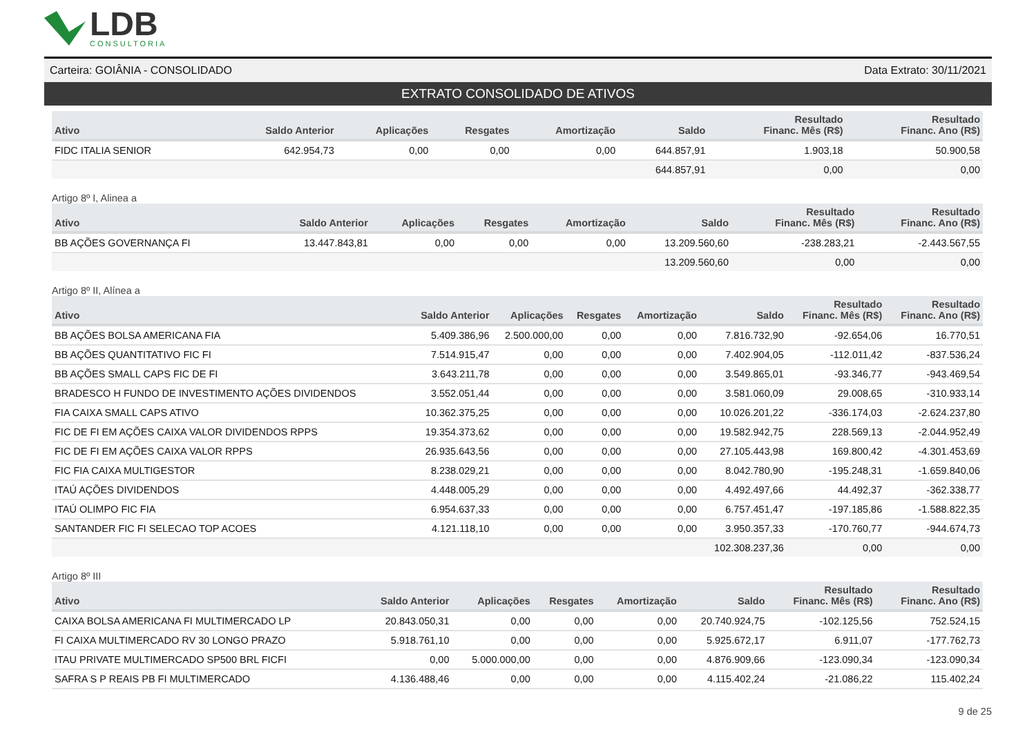LDB
CONSULTORIA
Carteira: GOIÂNIA - CONSOLIDADO Data Extrato: 30/11/2021
EXTRATO CONSOLIDADO DE ATIVOS
| Ativo | Saldo Anterior | Aplicações | Resgates | Amortização | Saldo | Resultado Financ. Mês (R$) | Resultado Financ. Ano (R$) |
| --- | --- | --- | --- | --- | --- | --- | --- |
| FIDC ITALIA SENIOR | 642.954,73 | 0,00 | 0,00 | 0,00 | 644.857,91 | 1.903,18 | 50.900,58 |
| | | | | | 644.857,91 | 0,00 | 0,00 |
Artigo 8º I, Alinea a
| Ativo | Saldo Anterior | Aplicações | Resgates | Amortização | Saldo | Resultado Financ. Mês (R$) | Resultado Financ. Ano (R$) |
| --- | --- | --- | --- | --- | --- | --- | --- |
| BB AÇÕES GOVERNANÇA FI | 13.447.843,81 | 0,00 | 0,00 | 0,00 | 13.209.560,60 | -238.283,21 | -2.443.567,55 |
| | | | | | 13.209.560,60 | 0,00 | 0,00 |
Artigo 8º II, Alínea a
| Ativo | Saldo Anterior | Aplicações | Resgates | Amortização | Saldo | Resultado Financ. Mês (R$) | Resultado Financ. Ano (R$) |
| --- | --- | --- | --- | --- | --- | --- | --- |
| BB AÇÕES BOLSA AMERICANA FIA | 5.409.386,96 | 2.500.000,00 | 0,00 | 0,00 | 7.816.732,90 | -92.654,06 | 16.770,51 |
| BB AÇÕES QUANTITATIVO FIC FI | 7.514.915,47 | 0,00 | 0,00 | 0,00 | 7.402.904,05 | -112.011,42 | -837.536,24 |
| BB AÇÕES SMALL CAPS FIC DE FI | 3.643.211,78 | 0,00 | 0,00 | 0,00 | 3.549.865,01 | -93.346,77 | -943.469,54 |
| BRADESCO H FUNDO DE INVESTIMENTO AÇÕES DIVIDENDOS | 3.552.051,44 | 0,00 | 0,00 | 0,00 | 3.581.060,09 | 29.008,65 | -310.933,14 |
| FIA CAIXA SMALL CAPS ATIVO | 10.362.375,25 | 0,00 | 0,00 | 0,00 | 10.026.201,22 | -336.174,03 | -2.624.237,80 |
| FIC DE FI EM AÇÕES CAIXA VALOR DIVIDENDOS RPPS | 19.354.373,62 | 0,00 | 0,00 | 0,00 | 19.582.942,75 | 228.569,13 | -2.044.952,49 |
| FIC DE FI EM AÇÕES CAIXA VALOR RPPS | 26.935.643,56 | 0,00 | 0,00 | 0,00 | 27.105.443,98 | 169.800,42 | -4.301.453,69 |
| FIC FIA CAIXA MULTIGESTOR | 8.238.029,21 | 0,00 | 0,00 | 0,00 | 8.042.780,90 | -195.248,31 | -1.659.840,06 |
| ITAÚ AÇÕES DIVIDENDOS | 4.448.005,29 | 0,00 | 0,00 | 0,00 | 4.492.497,66 | 44.492,37 | -362.338,77 |
| ITAÚ OLIMPO FIC FIA | 6.954.637,33 | 0,00 | 0,00 | 0,00 | 6.757.451,47 | -197.185,86 | -1.588.822,35 |
| SANTANDER FIC FI SELECAO TOP ACOES | 4.121.118,10 | 0,00 | 0,00 | 0,00 | 3.950.357,33 | -170.760,77 | -944.674,73 |
| | | | | | 102.308.237,36 | 0,00 | 0,00 |
Artigo 8º III
| Ativo | Saldo Anterior | Aplicações | Resgates | Amortização | Saldo | Resultado Financ. Mês (R$) | Resultado Financ. Ano (R$) |
| --- | --- | --- | --- | --- | --- | --- | --- |
| CAIXA BOLSA AMERICANA FI MULTIMERCADO LP | 20.843.050,31 | 0,00 | 0,00 | 0,00 | 20.740.924,75 | -102.125,56 | 752.524,15 |
| FI CAIXA MULTIMERCADO RV 30 LONGO PRAZO | 5.918.761,10 | 0,00 | 0,00 | 0,00 | 5.925.672,17 | 6.911,07 | -177.762,73 |
| ITAU PRIVATE MULTIMERCADO SP500 BRL FICFI | 0,00 | 5.000.000,00 | 0,00 | 0,00 | 4.876.909,66 | -123.090,34 | -123.090,34 |
| SAFRA S P REAIS PB FI MULTIMERCADO | 4.136.488,46 | 0,00 | 0,00 | 0,00 | 4.115.402,24 | -21.086,22 | 115.402,24 |
9 de 25